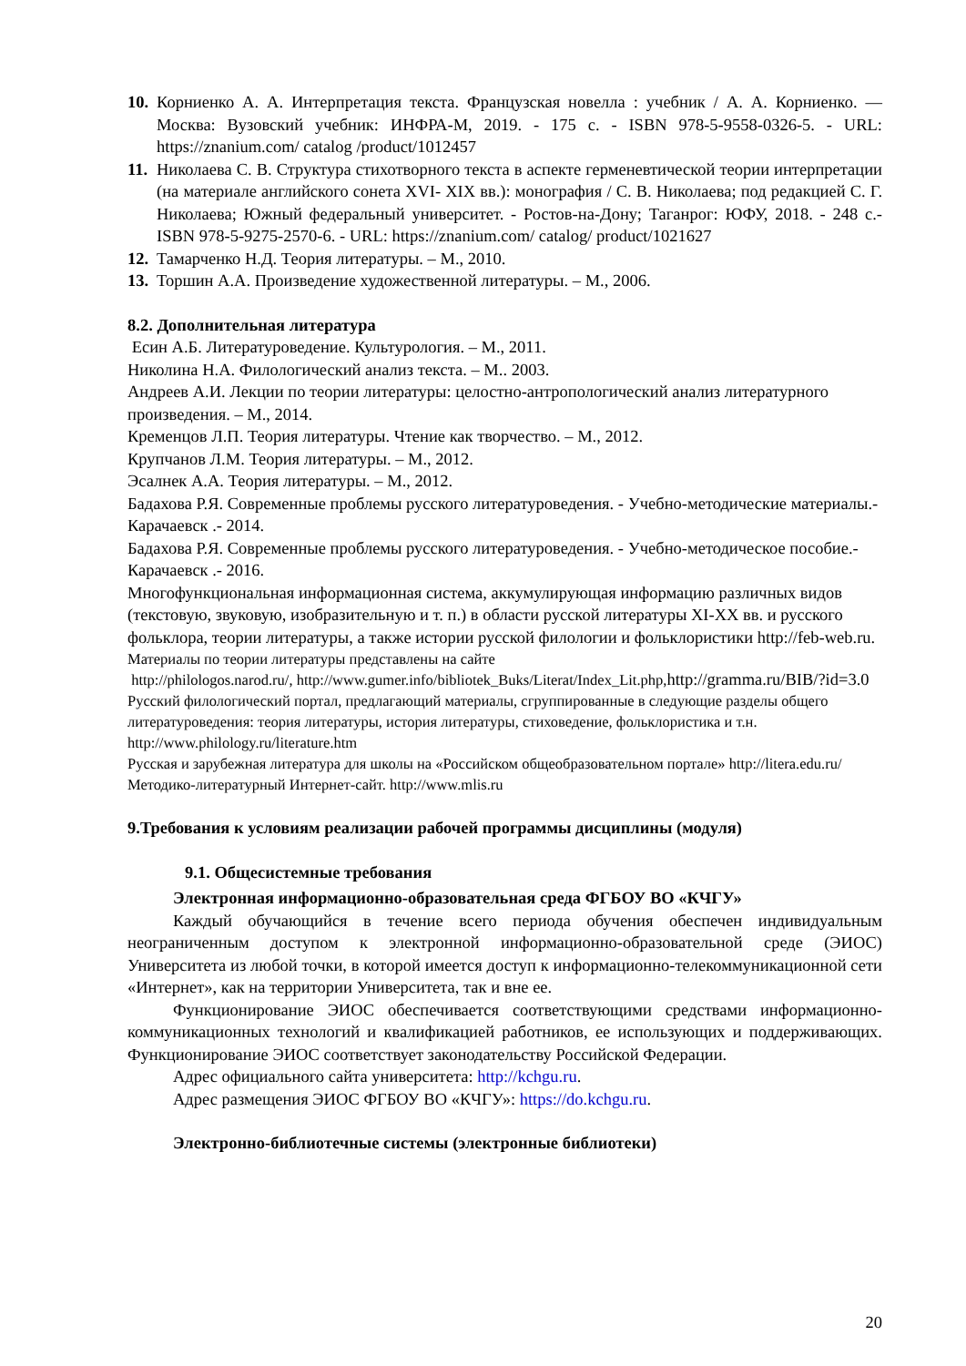10.
Корниенко А. А. Интерпретация текста. Французская новелла : учебник / А. А. Корниенко. — Москва: Вузовский учебник: ИНФРА-М, 2019. - 175 с. - ISBN 978-5-9558-0326-5. - URL: https://znanium.com/ catalog /product/1012457
11.
Николаева С. В. Структура стихотворного текста в аспекте герменевтической теории интерпретации (на материале английского сонета XVI- XIX вв.): монография / С. В. Николаева; под редакцией С. Г. Николаева; Южный федеральный университет. - Ростов-на-Дону; Таганрог: ЮФУ, 2018. - 248 с.- ISBN 978-5-9275-2570-6. - URL: https://znanium.com/ catalog/ product/1021627
12.
Тамарченко Н.Д. Теория литературы. – М., 2010.
13.
Торшин А.А. Произведение художественной литературы. – М., 2006.
8.2. Дополнительная литература
Есин А.Б. Литературоведение. Культурология. – М., 2011.
Николина Н.А. Филологический анализ текста. – М.. 2003.
Андреев А.И. Лекции по теории литературы: целостно-антропологический анализ литературного произведения. – М., 2014.
Кременцов Л.П. Теория литературы. Чтение как творчество. – М., 2012.
Крупчанов Л.М. Теория литературы. – М., 2012.
Эсалнек А.А. Теория литературы. – М., 2012.
Бадахова Р.Я. Современные проблемы русского литературоведения. - Учебно-методические материалы.- Карачаевск .- 2014.
Бадахова Р.Я. Современные проблемы русского литературоведения. - Учебно-методическое пособие.- Карачаевск .- 2016.
Многофункциональная информационная система, аккумулирующая информацию различных видов (текстовую, звуковую, изобразительную и т. п.) в области русской литературы XI-XX вв. и русского фольклора, теории литературы, а также истории русской филологии и фольклористики http://feb-web.ru.
Материалы по теории литературы представлены на сайте
http://philologos.narod.ru/, http://www.gumer.info/bibliotek_Buks/Literat/Index_Lit.php,http://gramma.ru/BIB/?id=3.0
Русский филологический портал, предлагающий материалы, сгруппированные в следующие разделы общего литературоведения: теория литературы, история литературы, стиховедение, фольклористика и т.н. http://www.philology.ru/literature.htm
Русская и зарубежная литература для школы на «Российском общеобразовательном портале» http://litera.edu.ru/
Методико-литературный Интернет-сайт. http://www.mlis.ru
9.Требования к условиям реализации рабочей программы дисциплины (модуля)
9.1. Общесистемные требования
Электронная информационно-образовательная среда ФГБОУ ВО «КЧГУ»
Каждый обучающийся в течение всего периода обучения обеспечен индивидуальным неограниченным доступом к электронной информационно-образовательной среде (ЭИОС) Университета из любой точки, в которой имеется доступ к информационно-телекоммуникационной сети «Интернет», как на территории Университета, так и вне ее.
Функционирование ЭИОС обеспечивается соответствующими средствами информационно-коммуникационных технологий и квалификацией работников, ее использующих и поддерживающих. Функционирование ЭИОС соответствует законодательству Российской Федерации.
Адрес официального сайта университета: http://kchgu.ru.
Адрес размещения ЭИОС ФГБОУ ВО «КЧГУ»: https://do.kchgu.ru.
Электронно-библиотечные системы (электронные библиотеки)
20